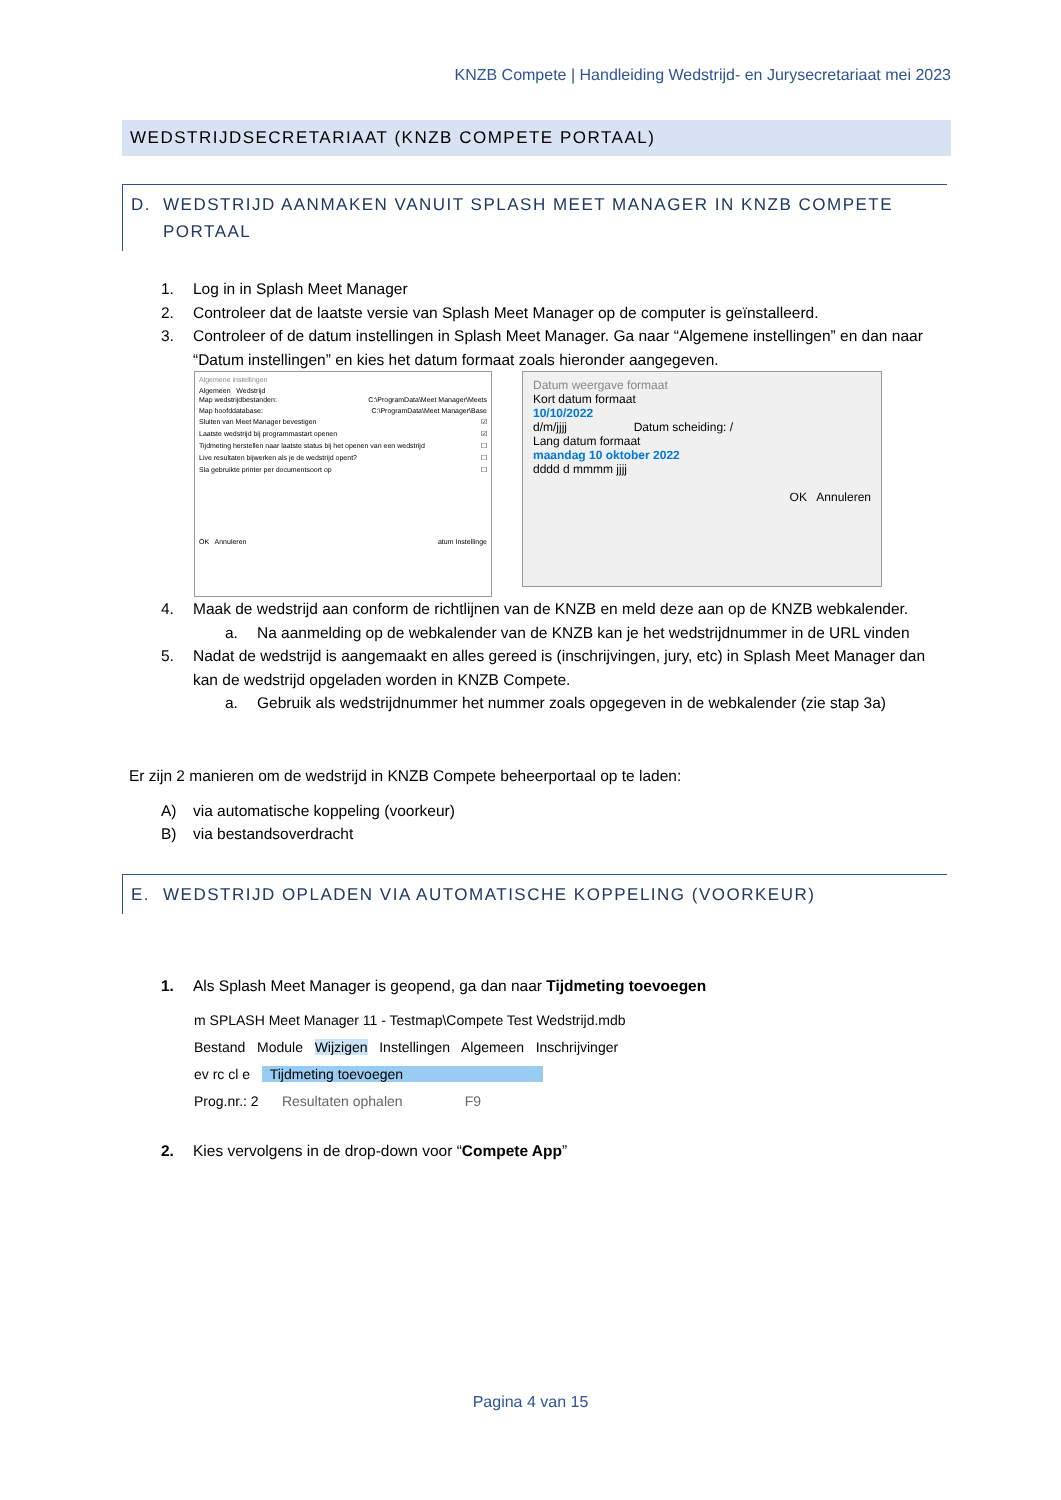KNZB Compete | Handleiding Wedstrijd- en Jurysecretariaat mei 2023
WEDSTRIJDSECRETARIAAT (KNZB COMPETE PORTAAL)
D. WEDSTRIJD AANMAKEN VANUIT SPLASH MEET MANAGER IN KNZB COMPETE PORTAAL
1. Log in in Splash Meet Manager
2. Controleer dat de laatste versie van Splash Meet Manager op de computer is geïnstalleerd.
3. Controleer of de datum instellingen in Splash Meet Manager. Ga naar “Algemene instellingen” en dan naar “Datum instellingen” en kies het datum formaat zoals hieronder aangegeven.
Algemene instellingen
Algemeen Wedstrijd
Map wedstrijdbestanden: C:\ProgramData\Meet Manager\Meets
Map hoofddatabase: C:\ProgramData\Meet Manager\Base
Sluiten van Meet Manager bevestigen ☑
Laatste wedstrijd bij programmastart openen ☑
Tijdmeting herstellen naar laatste status bij het openen van een wedstrijd ☐
Live resultaten bijwerken als je de wedstrijd opent? ☐
Sla gebruikte printer per documentsoort op ☐
OK Annuleren atum Instellinge
Datum weergave formaat
Kort datum formaat
10/10/2022
d/m/jjjj Datum scheiding: /
Lang datum formaat
maandag 10 oktober 2022
dddd d mmmm jjjj
OK Annuleren
4. Maak de wedstrijd aan conform de richtlijnen van de KNZB en meld deze aan op de KNZB webkalender.
a. Na aanmelding op de webkalender van de KNZB kan je het wedstrijdnummer in de URL vinden
5. Nadat de wedstrijd is aangemaakt en alles gereed is (inschrijvingen, jury, etc) in Splash Meet Manager dan kan de wedstrijd opgeladen worden in KNZB Compete.
a. Gebruik als wedstrijdnummer het nummer zoals opgegeven in de webkalender (zie stap 3a)
Er zijn 2 manieren om de wedstrijd in KNZB Compete beheerportaal op te laden:
A) via automatische koppeling (voorkeur)
B) via bestandsoverdracht
E. WEDSTRIJD OPLADEN VIA AUTOMATISCHE KOPPELING (VOORKEUR)
1. Als Splash Meet Manager is geopend, ga dan naar Tijdmeting toevoegen
m SPLASH Meet Manager 11 - Testmap\Compete Test Wedstrijd.mdb
Bestand Module Wijzigen Instellingen Algemeen Inschrijvinger
ev rc cl e Tijdmeting toevoegen
Prog.nr.: 2 Resultaten ophalen F9
2. Kies vervolgens in de drop-down voor “Compete App”
Pagina 4 van 15